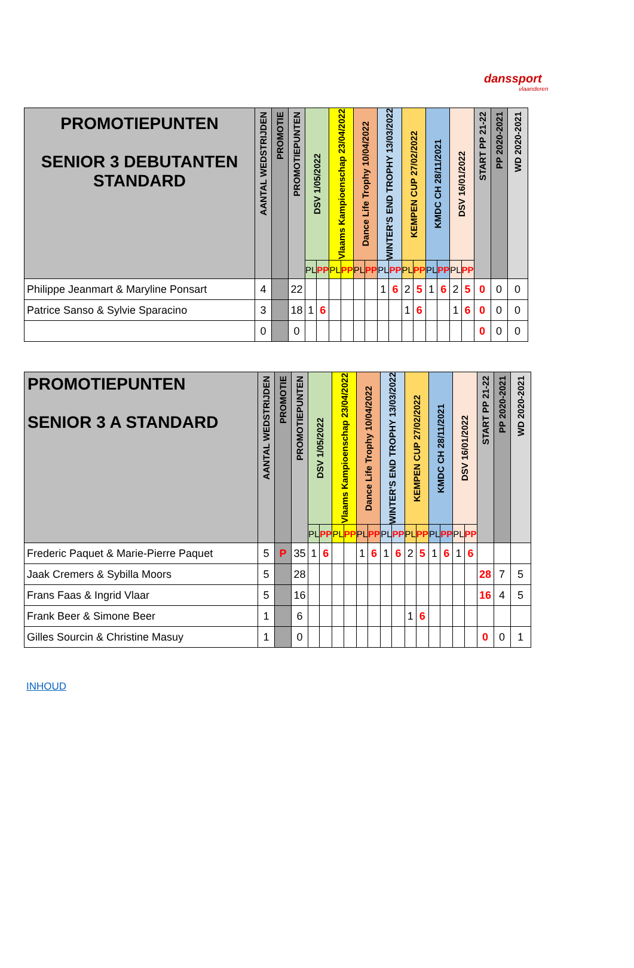danssport
vlaanderen
| PROMOTIEPUNTEN SENIOR 3 DEBUTANTEN STANDARD | AANTAL WEDSTRIJDEN | PROMOTIE | PROMOTIEPUNTEN | DSV 1/05/2022 | | Vlaams Kampioenschap 23/04/2022 | | Dance Life Trophy 10/04/2022 | | WINTER'S END TROPHY 13/03/2022 | | KEMPEN CUP 27/02/2022 | | KMDC CH 28/11/2021 | | DSV 16/01/2022 | | START PP 21-22 | PP 2020-2021 | WD 2020-2021 |
| --- | --- | --- | --- | --- | --- | --- | --- | --- | --- | --- | --- | --- | --- | --- | --- | --- | --- | --- | --- | --- |
| | | | | PL | PP | PL | PP | PL | PP | PL | PP | PL | PP | PL | PP | PL | PP | | | |
| Philippe Jeanmart & Maryline Ponsart | 4 | | 22 | | | | | | | 1 | 6 | 2 | 5 | 1 | 6 | 2 | 5 | 0 | 0 | 0 |
| Patrice Sanso & Sylvie Sparacino | 3 | | 18 | 1 | 6 | | | | | | | 1 | 6 | | | 1 | 6 | 0 | 0 | 0 |
| | 0 | | 0 | | | | | | | | | | | | | | | 0 | 0 | 0 |
| PROMOTIEPUNTEN SENIOR 3 A STANDARD | AANTAL WEDSTRIJDEN | PROMOTIE | PROMOTIEPUNTEN | DSV 1/05/2022 | | Vlaams Kampioenschap 23/04/2022 | | Dance Life Trophy 10/04/2022 | | WINTER'S END TROPHY 13/03/2022 | | KEMPEN CUP 27/02/2022 | | KMDC CH 28/11/2021 | | DSV 16/01/2022 | | START PP 21-22 | PP 2020-2021 | WD 2020-2021 |
| --- | --- | --- | --- | --- | --- | --- | --- | --- | --- | --- | --- | --- | --- | --- | --- | --- | --- | --- | --- | --- |
| | | | | PL | PP | PL | PP | PL | PP | PL | PP | PL | PP | PL | PP | PL | PP | | | |
| Frederic Paquet & Marie-Pierre Paquet | 5 | P | 35 | 1 | 6 | | | 1 | 6 | 1 | 6 | 2 | 5 | 1 | 6 | 1 | 6 | | | |
| Jaak Cremers & Sybilla Moors | 5 | | 28 | | | | | | | | | | | | | | | 28 | 7 | 5 |
| Frans Faas & Ingrid Vlaar | 5 | | 16 | | | | | | | | | | | | | | | 16 | 4 | 5 |
| Frank Beer & Simone Beer | 1 | | 6 | | | | | | | | | 1 | 6 | | | | | | | |
| Gilles Sourcin & Christine Masuy | 1 | | 0 | | | | | | | | | | | | | | | 0 | 0 | 1 |
INHOUD